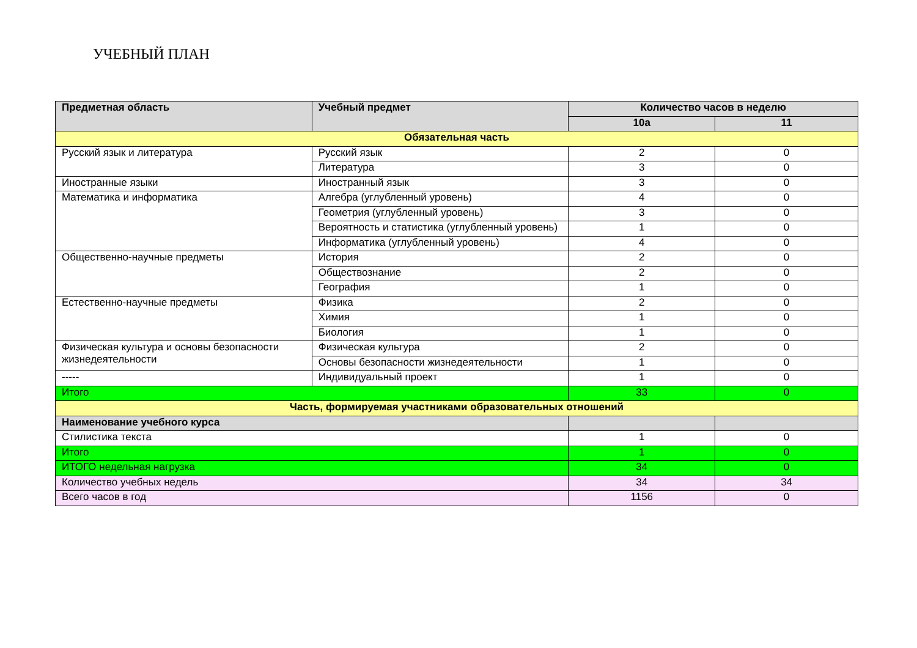УЧЕБНЫЙ ПЛАН
| Предметная область | Учебный предмет | Количество часов в неделю | |
| --- | --- | --- | --- |
| | | 10а | 11 |
| Обязательная часть | | | |
| Русский язык и литература | Русский язык | 2 | 0 |
| | Литература | 3 | 0 |
| Иностранные языки | Иностранный язык | 3 | 0 |
| Математика и информатика | Алгебра (углубленный уровень) | 4 | 0 |
| | Геометрия (углубленный уровень) | 3 | 0 |
| | Вероятность и статистика (углубленный уровень) | 1 | 0 |
| | Информатика (углубленный уровень) | 4 | 0 |
| Общественно-научные предметы | История | 2 | 0 |
| | Обществознание | 2 | 0 |
| | География | 1 | 0 |
| Естественно-научные предметы | Физика | 2 | 0 |
| | Химия | 1 | 0 |
| | Биология | 1 | 0 |
| Физическая культура и основы безопасности жизнедеятельности | Физическая культура | 2 | 0 |
| | Основы безопасности жизнедеятельности | 1 | 0 |
| ----- | Индивидуальный проект | 1 | 0 |
| Итого | | 33 | 0 |
| Часть, формируемая участниками образовательных отношений | | | |
| Наименование учебного курса | | | |
| Стилистика текста | | 1 | 0 |
| Итого | | 1 | 0 |
| ИТОГО недельная нагрузка | | 34 | 0 |
| Количество учебных недель | | 34 | 34 |
| Всего часов в год | | 1156 | 0 |